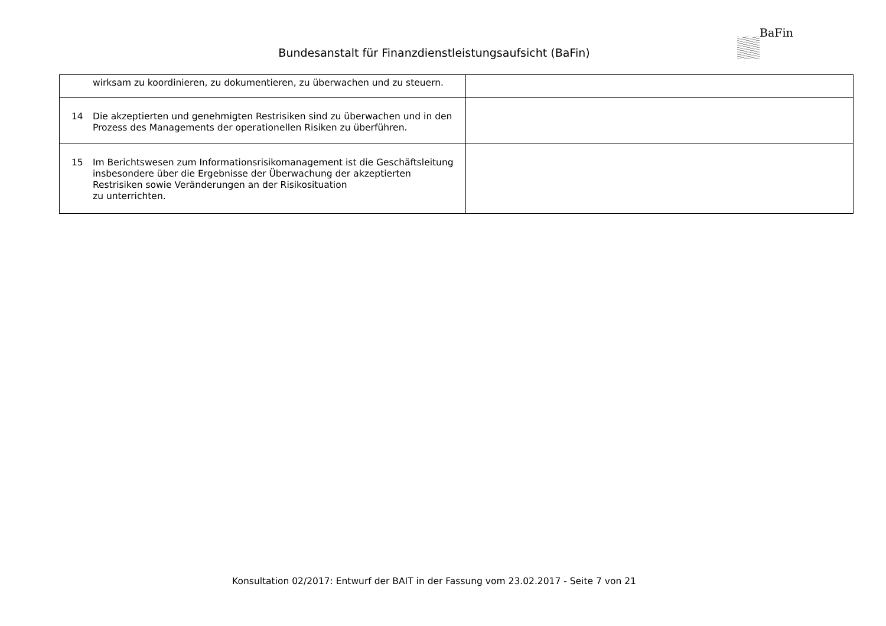Bundesanstalt für Finanzdienstleistungsaufsicht (BaFin)
BaFin
| wirksam zu koordinieren, zu dokumentieren, zu überwachen und zu steuern. | |
| 14 Die akzeptierten und genehmigten Restrisiken sind zu überwachen und in den Prozess des Managements der operationellen Risiken zu überführen. | |
| 15 Im Berichtswesen zum Informationsrisikomanagement ist die Geschäftsleitung insbesondere über die Ergebnisse der Überwachung der akzeptierten Restrisiken sowie Veränderungen an der Risikosituation zu unterrichten. | |
Konsultation 02/2017: Entwurf der BAIT in der Fassung vom 23.02.2017 - Seite 7 von 21